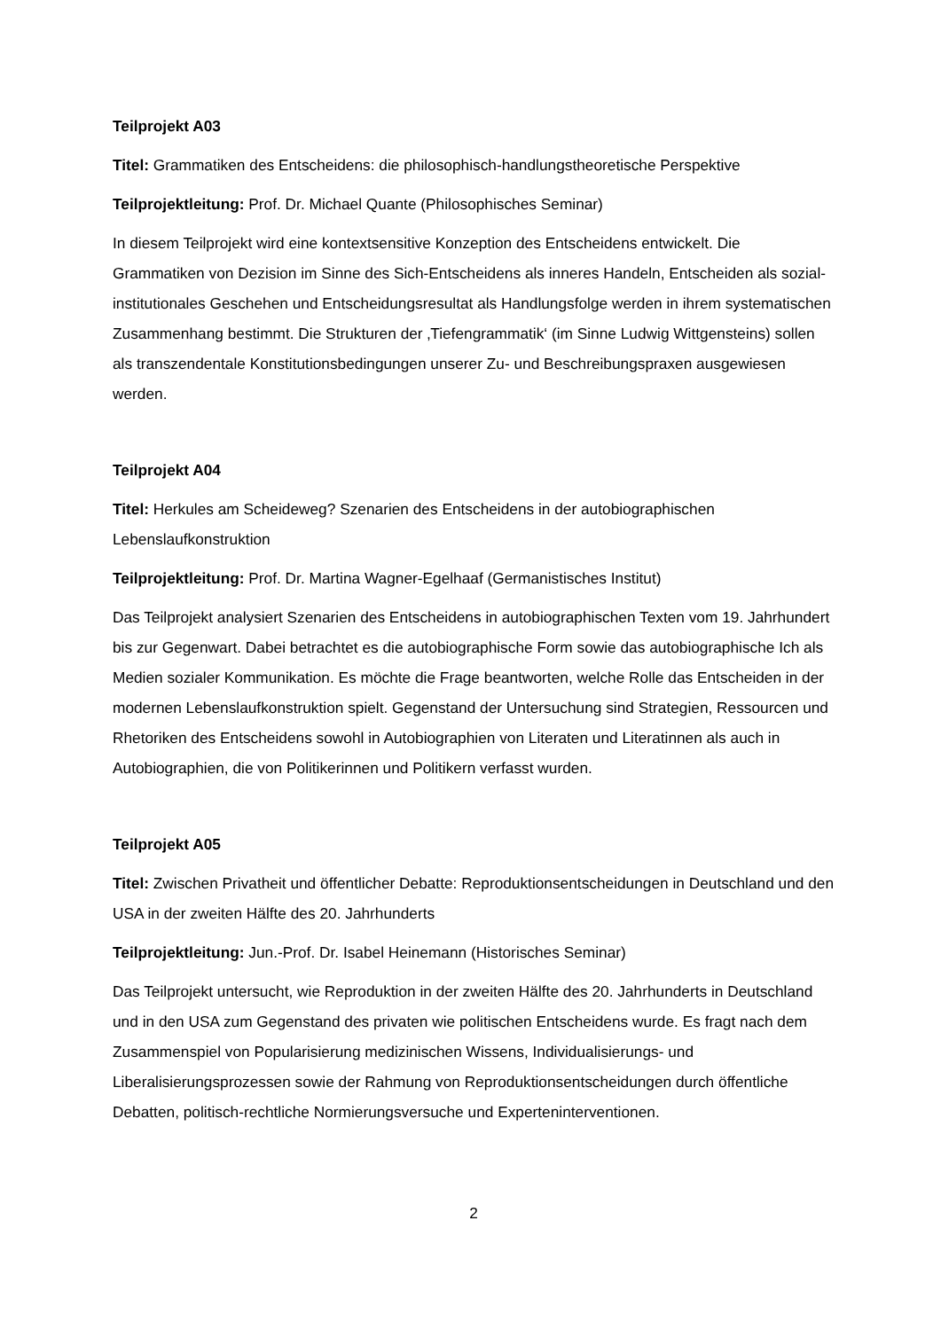Teilprojekt A03
Titel: Grammatiken des Entscheidens: die philosophisch-handlungstheoretische Perspektive
Teilprojektleitung: Prof. Dr. Michael Quante (Philosophisches Seminar)
In diesem Teilprojekt wird eine kontextsensitive Konzeption des Entscheidens entwickelt. Die Grammatiken von Dezision im Sinne des Sich-Entscheidens als inneres Handeln, Entscheiden als sozial-institutionales Geschehen und Entscheidungsresultat als Handlungsfolge werden in ihrem systematischen Zusammenhang bestimmt. Die Strukturen der ‚Tiefengrammatik‘ (im Sinne Ludwig Wittgensteins) sollen als transzendentale Konstitutionsbedingungen unserer Zu- und Beschreibungspraxen ausgewiesen werden.
Teilprojekt A04
Titel: Herkules am Scheideweg? Szenarien des Entscheidens in der autobiographischen Lebenslaufkonstruktion
Teilprojektleitung: Prof. Dr. Martina Wagner-Egelhaaf (Germanistisches Institut)
Das Teilprojekt analysiert Szenarien des Entscheidens in autobiographischen Texten vom 19. Jahrhundert bis zur Gegenwart. Dabei betrachtet es die autobiographische Form sowie das autobiographische Ich als Medien sozialer Kommunikation. Es möchte die Frage beantworten, welche Rolle das Entscheiden in der modernen Lebenslaufkonstruktion spielt. Gegenstand der Untersuchung sind Strategien, Ressourcen und Rhetoriken des Entscheidens sowohl in Autobiographien von Literaten und Literatinnen als auch in Autobiographien, die von Politikerinnen und Politikern verfasst wurden.
Teilprojekt A05
Titel: Zwischen Privatheit und öffentlicher Debatte: Reproduktionsentscheidungen in Deutschland und den USA in der zweiten Hälfte des 20. Jahrhunderts
Teilprojektleitung: Jun.-Prof. Dr. Isabel Heinemann (Historisches Seminar)
Das Teilprojekt untersucht, wie Reproduktion in der zweiten Hälfte des 20. Jahrhunderts in Deutschland und in den USA zum Gegenstand des privaten wie politischen Entscheidens wurde. Es fragt nach dem Zusammenspiel von Popularisierung medizinischen Wissens, Individualisierungs- und Liberalisierungsprozessen sowie der Rahmung von Reproduktionsentscheidungen durch öffentliche Debatten, politisch-rechtliche Normierungsversuche und Experteninterventionen.
2